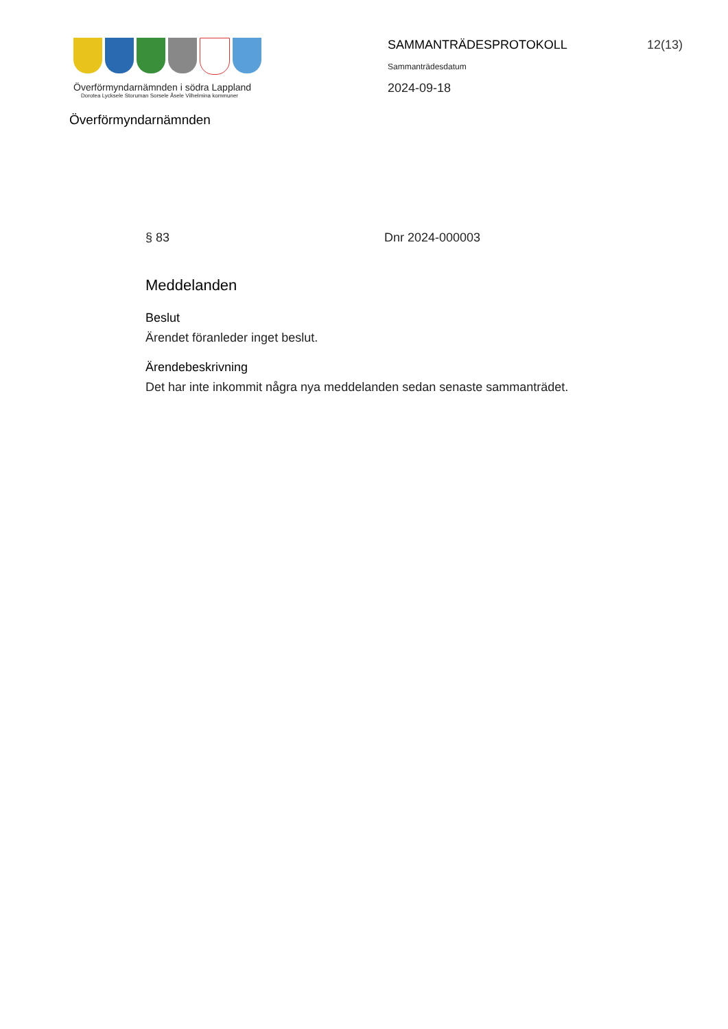Överförmyndarnämnden i södra Lappland
Dorotea Lycksele Storuman Sorsele Åsele Vilhelmina kommuner
Överförmyndarnämnden
SAMMANTRÄDESPROTOKOLL 12(13)
Sammanträdesdatum
2024-09-18
§ 83 Dnr 2024-000003
Meddelanden
Beslut
Ärendet föranleder inget beslut.
Ärendebeskrivning
Det har inte inkommit några nya meddelanden sedan senaste sammanträdet.